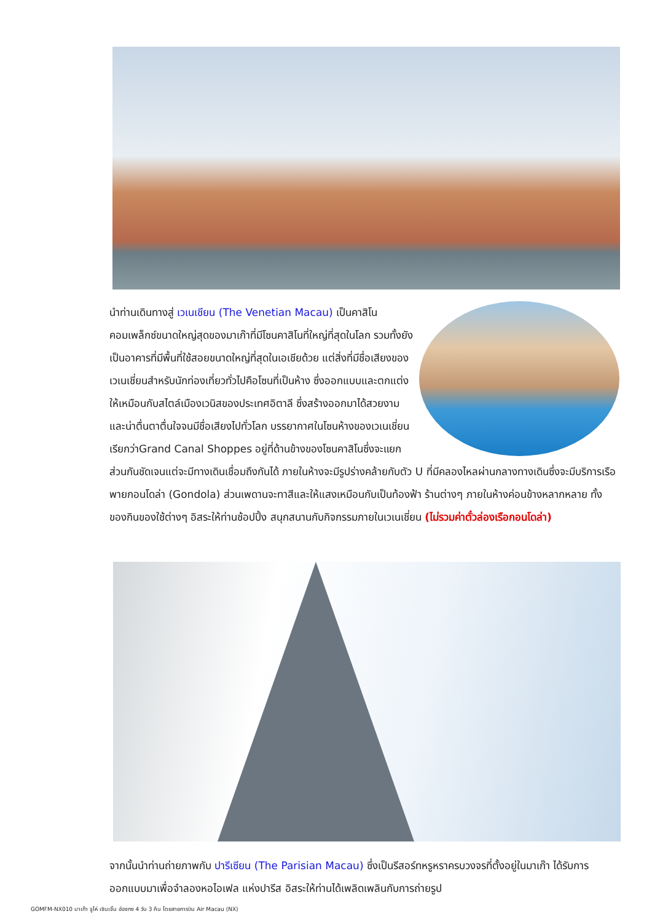นำท่านเดินทางสู่ เวเนเชียน (The Venetian Macau) เป็นคาสิโนคอมเพล็กซ์ขนาดใหญ่สุดของมาเก๊าที่มีโซนคาสิโนที่ใหญ่ที่สุดในโลก รวมทั้งยังเป็นอาคารที่มีพื้นที่ใช้สอยขนาดใหญ่ที่สุดในเอเชียด้วย แต่สิ่งที่มีชื่อเสียงของเวเนเชี่ยนสำหรับนักท่องเที่ยวทั่วไปคือโซนที่เป็นห้าง ซึ่งออกแบบและตกแต่งให้เหมือนกับสไตล์เมืองเวนิสของประเทศอิตาลี ซึ่งสร้างออกมาได้สวยงามและน่าตื่นตาตื่นใจจนมีชื่อเสียงไปทั่วโลก บรรยากาศในโซนห้างของเวเนเชี่ยนเรียกว่าGrand Canal Shoppes อยู่ที่ด้านข้างของโซนคาสิโนซึ่งจะแยกส่วนกันชัดเจนแต่จะมีทางเดินเชื่อมถึงกันได้ ภายในห้างจะมีรูปร่างคล้ายกับตัว U ที่มีคลองไหลผ่านกลางทางเดินซึ่งจะมีบริการเรือพายกอนโดล่า (Gondola) ส่วนเพดานจะทาสีและให้แสงเหมือนกับเป็นท้องฟ้า ร้านต่างๆ ภายในห้างค่อนข้างหลากหลาย ทั้งของกินของใช้ต่างๆ อิสระให้ท่านช้อปปิ้ง สนุกสนานกับกิจกรรมภายในเวเนเชี่ยน (ไม่รวมค่าตั๋วล่องเรือกอนโดล่า)
จากนั้นนำท่านถ่ายภาพกับ ปารีเซียน (The Parisian Macau) ซึ่งเป็นรีสอร์ทหรูหราครบวงจรที่ตั้งอยู่ในมาเก๊า ได้รับการออกแบบมาเพื่อจำลองหอไอเฟล แห่งปารีส อิสระให้ท่านได้เพลิดเพลินกับการถ่ายรูป
GOMFM-NX010 มาเก๊า จูไห่ เซินเจิ้น ฮ่องกง 4 วัน 3 คืน โดยสายการบิน Air Macau (NX)